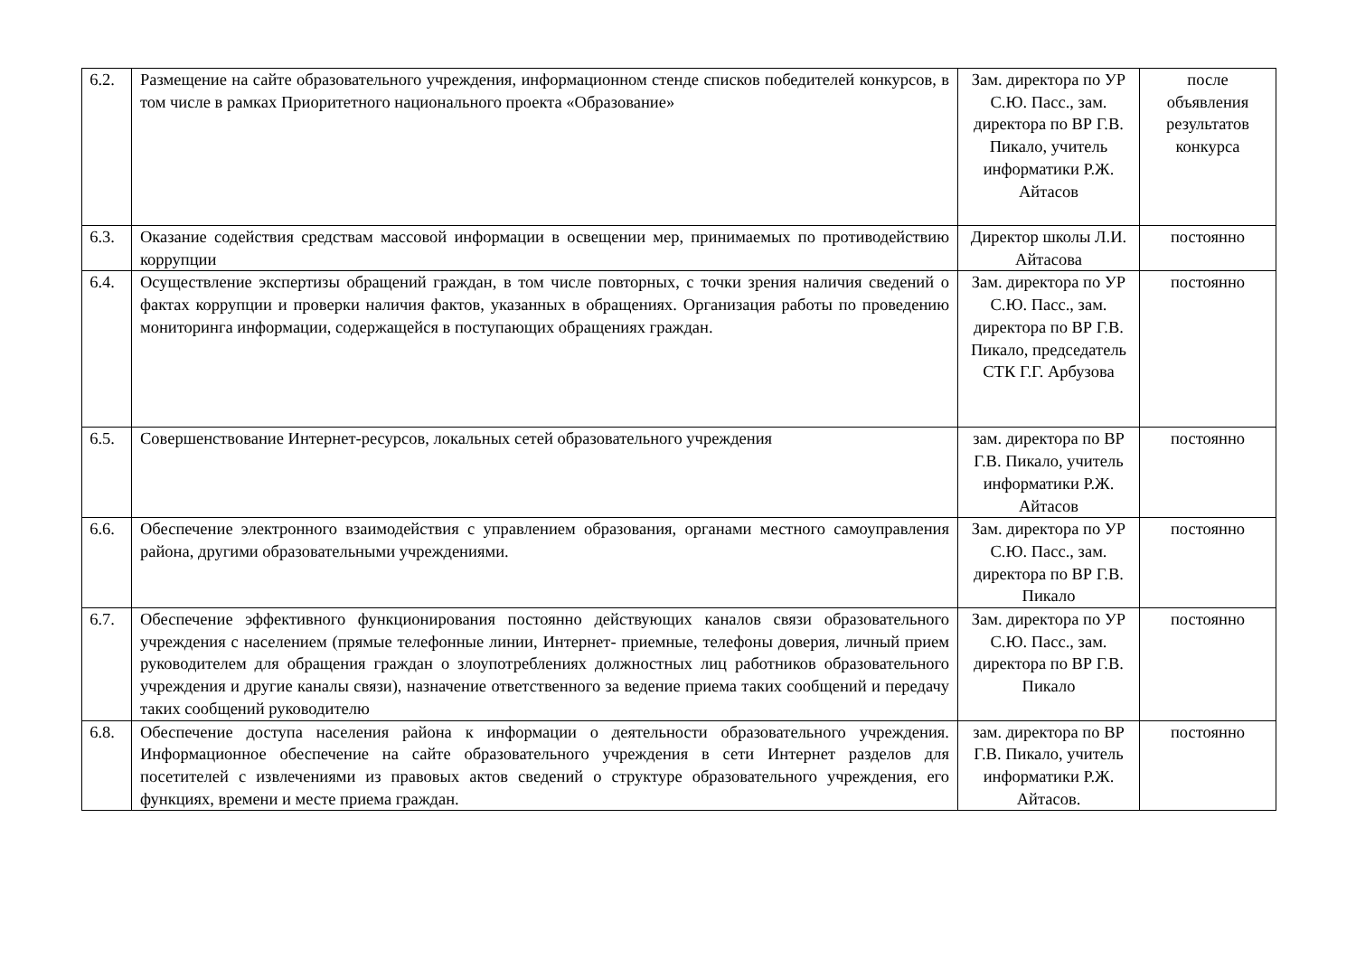| 6.2. | Размещение на сайте образовательного учреждения, информационном стенде списков победителей конкурсов, в том числе в рамках Приоритетного национального проекта «Образование» | Зам. директора по УР С.Ю. Пасс., зам. директора по ВР Г.В. Пикало, учитель информатики Р.Ж. Айтасов | после объявления результатов конкурса |
| 6.3. | Оказание содействия средствам массовой информации в освещении мер, принимаемых по противодействию коррупции | Директор школы Л.И. Айтасова | постоянно |
| 6.4. | Осуществление экспертизы обращений граждан, в том числе повторных, с точки зрения наличия сведений о фактах коррупции и проверки наличия фактов, указанных в обращениях. Организация работы по проведению мониторинга информации, содержащейся в поступающих обращениях граждан. | Зам. директора по УР С.Ю. Пасс., зам. директора по ВР Г.В. Пикало, председатель СТК Г.Г. Арбузова | постоянно |
| 6.5. | Совершенствование Интернет-ресурсов, локальных сетей образовательного учреждения | зам. директора по ВР Г.В. Пикало, учитель информатики Р.Ж. Айтасов | постоянно |
| 6.6. | Обеспечение электронного взаимодействия с управлением образования, органами местного самоуправления района, другими образовательными учреждениями. | Зам. директора по УР С.Ю. Пасс., зам. директора по ВР Г.В. Пикало | постоянно |
| 6.7. | Обеспечение эффективного функционирования постоянно действующих каналов связи образовательного учреждения с населением (прямые телефонные линии, Интернет- приемные, телефоны доверия, личный прием руководителем для обращения граждан о злоупотреблениях должностных лиц работников образовательного учреждения и другие каналы связи), назначение ответственного за ведение приема таких сообщений и передачу таких сообщений руководителю | Зам. директора по УР С.Ю. Пасс., зам. директора по ВР Г.В. Пикало | постоянно |
| 6.8. | Обеспечение доступа населения района к информации о деятельности образовательного учреждения. Информационное обеспечение на сайте образовательного учреждения в сети Интернет разделов для посетителей с извлечениями из правовых актов сведений о структуре образовательного учреждения, его функциях, времени и месте приема граждан. | зам. директора по ВР Г.В. Пикало, учитель информатики Р.Ж. Айтасов. | постоянно |